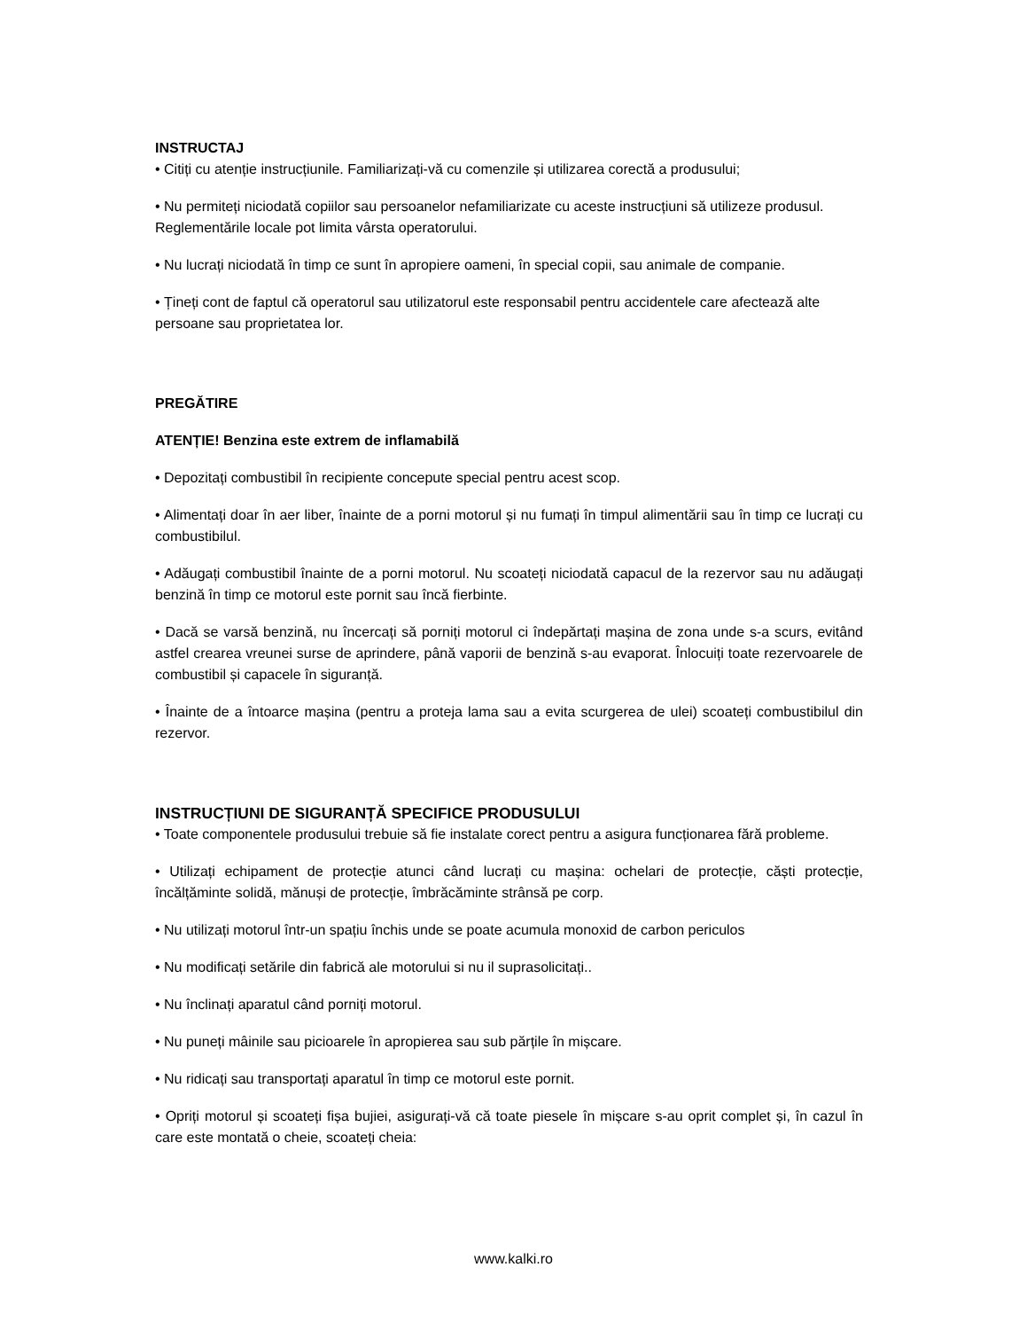INSTRUCTAJ
• Citiți cu atenție instrucțiunile. Familiarizați-vă cu comenzile și utilizarea corectă a produsului;
• Nu permiteți niciodată copiilor sau persoanelor nefamiliarizate cu aceste instrucțiuni să utilizeze produsul. Reglementările locale pot limita vârsta operatorului.
• Nu lucrați niciodată în timp ce sunt în apropiere oameni, în special copii, sau animale de companie.
• Țineți cont de faptul că operatorul sau utilizatorul este responsabil pentru accidentele care afectează alte persoane sau proprietatea lor.
PREGĂTIRE
ATENȚIE! Benzina este extrem de inflamabilă
• Depozitați combustibil în recipiente concepute special pentru acest scop.
• Alimentați doar în aer liber, înainte de a porni motorul și nu fumați în timpul alimentării sau în timp ce lucrați cu combustibilul.
• Adăugați combustibil înainte de a porni motorul. Nu scoateți niciodată capacul de la rezervor sau nu adăugați benzină în timp ce motorul este pornit sau încă fierbinte.
• Dacă se varsă benzină, nu încercați să porniți motorul ci îndepărtați mașina de zona unde s-a scurs, evitând astfel crearea vreunei surse de aprindere, până vaporii de benzină s-au evaporat. Înlocuiți toate rezervoarele de combustibil și capacele în siguranță.
• Înainte de a întoarce mașina (pentru a proteja lama sau a evita scurgerea de ulei) scoateți combustibilul din rezervor.
INSTRUCȚIUNI DE SIGURANȚĂ SPECIFICE PRODUSULUI
• Toate componentele produsului trebuie să fie instalate corect pentru a asigura funcționarea fără probleme.
• Utilizați echipament de protecție atunci când lucrați cu mașina: ochelari de protecție, căști protecție, încălțăminte solidă, mănuși de protecție, îmbrăcăminte strânsă pe corp.
• Nu utilizați motorul într-un spațiu închis unde se poate acumula monoxid de carbon periculos
• Nu modificați setările din fabrică ale motorului si nu il suprasolicitați..
• Nu înclinați aparatul când porniți motorul.
• Nu puneți mâinile sau picioarele în apropierea sau sub părțile în mișcare.
• Nu ridicați sau transportați aparatul în timp ce motorul este pornit.
• Opriți motorul și scoateți fișa bujiei, asigurați-vă că toate piesele în mișcare s-au oprit complet și, în cazul în care este montată o cheie, scoateți cheia:
www.kalki.ro